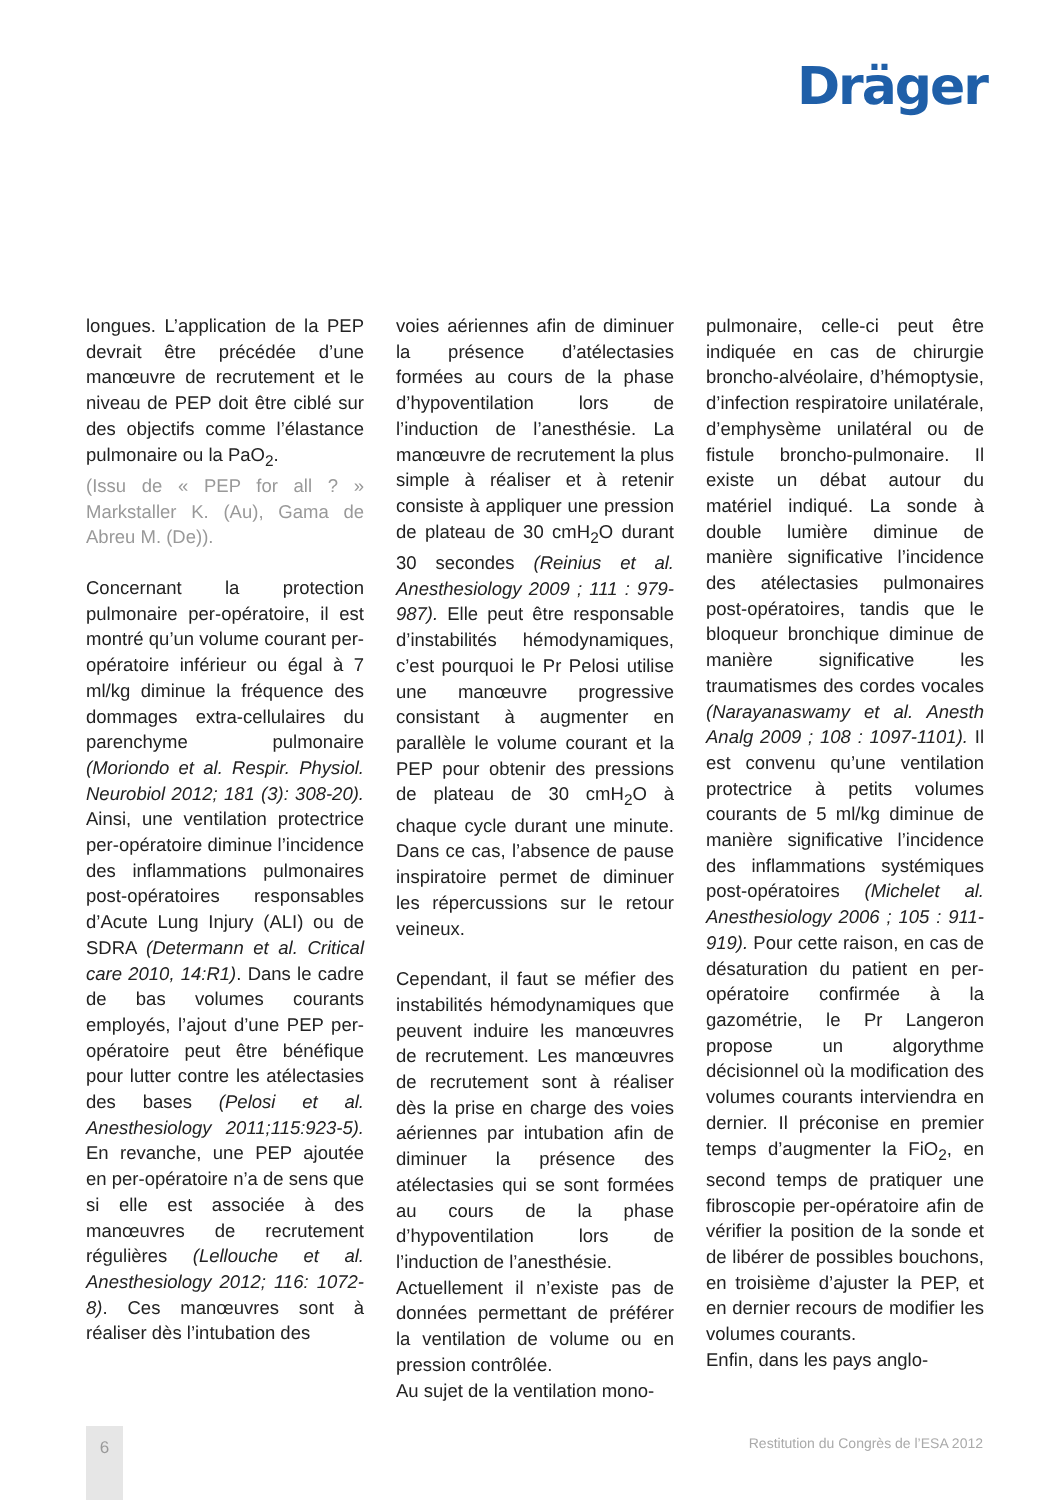Dräger
longues. L’application de la PEP devrait être précédée d’une manœuvre de recrutement et le niveau de PEP doit être ciblé sur des objectifs comme l’élastance pulmonaire ou la PaO<sub>2</sub>.
(Issu de « PEP for all ? » Markstaller K. (Au), Gama de Abreu M. (De)).
Concernant la protection pulmonaire per-opératoire, il est montré qu’un volume courant per-opératoire inférieur ou égal à 7 ml/kg diminue la fréquence des dommages extra-cellulaires du parenchyme pulmonaire (Moriondo et al. Respir. Physiol. Neurobiol 2012; 181 (3): 308-20). Ainsi, une ventilation protectrice per-opératoire diminue l’incidence des inflammations pulmonaires post-opératoires responsables d’Acute Lung Injury (ALI) ou de SDRA (Determann et al. Critical care 2010, 14:R1). Dans le cadre de bas volumes courants employés, l’ajout d’une PEP per-opératoire peut être bénéfique pour lutter contre les atélectasies des bases (Pelosi et al. Anesthesiology 2011;115:923-5). En revanche, une PEP ajoutée en per-opératoire n’a de sens que si elle est associée à des manœuvres de recrutement régulières (Lellouche et al. Anesthesiology 2012; 116: 1072-8). Ces manœuvres sont à réaliser dès l’intubation des
voies aériennes afin de diminuer la présence d’atélectasies formées au cours de la phase d’hypoventilation lors de l’induction de l’anesthésie. La manœuvre de recrutement la plus simple à réaliser et à retenir consiste à appliquer une pression de plateau de 30 cmH<sub>2</sub>O durant 30 secondes (Reinius et al. Anesthesiology 2009 ; 111 : 979-987). Elle peut être responsable d’instabilités hémodynamiques, c’est pourquoi le Pr Pelosi utilise une manœuvre progressive consistant à augmenter en parallèle le volume courant et la PEP pour obtenir des pressions de plateau de 30 cmH<sub>2</sub>O à chaque cycle durant une minute. Dans ce cas, l’absence de pause inspiratoire permet de diminuer les répercussions sur le retour veineux.
Cependant, il faut se méfier des instabilités hémodynamiques que peuvent induire les manœuvres de recrutement. Les manœuvres de recrutement sont à réaliser dès la prise en charge des voies aériennes par intubation afin de diminuer la présence des atélectasies qui se sont formées au cours de la phase d’hypoventilation lors de l’induction de l’anesthésie.
Actuellement il n’existe pas de données permettant de préférer la ventilation de volume ou en pression contrôlée.
Au sujet de la ventilation mono-
pulmonaire, celle-ci peut être indiquée en cas de chirurgie broncho-alvéolaire, d’hémoptysie, d’infection respiratoire unilatérale, d’emphysème unilatéral ou de fistule broncho-pulmonaire. Il existe un débat autour du matériel indiqué. La sonde à double lumière diminue de manière significative l’incidence des atélectasies pulmonaires post-opératoires, tandis que le bloqueur bronchique diminue de manière significative les traumatismes des cordes vocales (Narayanaswamy et al. Anesth Analg 2009 ; 108 : 1097-1101). Il est convenu qu’une ventilation protectrice à petits volumes courants de 5 ml/kg diminue de manière significative l’incidence des inflammations systémiques post-opératoires (Michelet al. Anesthesiology 2006 ; 105 : 911-919). Pour cette raison, en cas de désaturation du patient en per-opératoire confirmée à la gazométrie, le Pr Langeron propose un algorythme décisionnel où la modification des volumes courants interviendra en dernier. Il préconise en premier temps d’augmenter la FiO<sub>2</sub>, en second temps de pratiquer une fibroscopie per-opératoire afin de vérifier la position de la sonde et de libérer de possibles bouchons, en troisième d’ajuster la PEP, et en dernier recours de modifier les volumes courants.
Enfin, dans les pays anglo-
6
Restitution du Congrès de l’ESA 2012